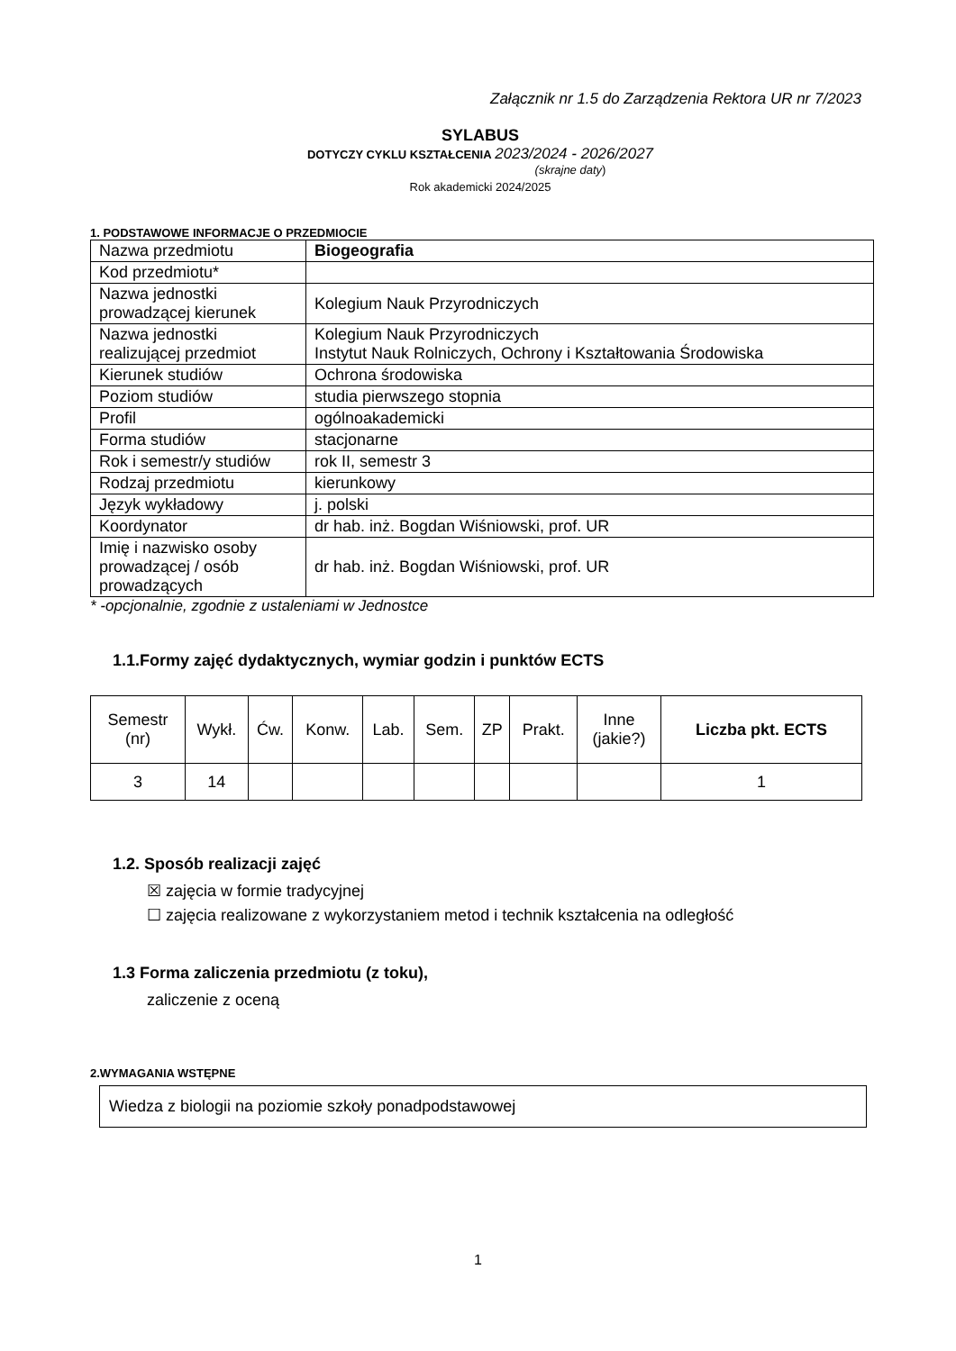Załącznik nr 1.5 do Zarządzenia Rektora UR nr 7/2023
SYLABUS
DOTYCZY CYKLU KSZTAŁCENIA 2023/2024 - 2026/2027
(skrajne daty)
Rok akademicki 2024/2025
1. PODSTAWOWE INFORMACJE O PRZEDMIOCIE
| Nazwa przedmiotu | Biogeografia |
| Kod przedmiotu* | |
| Nazwa jednostki prowadzącej kierunek | Kolegium Nauk Przyrodniczych |
| Nazwa jednostki realizującej przedmiot | Kolegium Nauk Przyrodniczych Instytut Nauk Rolniczych, Ochrony i Kształtowania Środowiska |
| Kierunek studiów | Ochrona środowiska |
| Poziom studiów | studia pierwszego stopnia |
| Profil | ogólnoakademicki |
| Forma studiów | stacjonarne |
| Rok i semestr/y studiów | rok II, semestr 3 |
| Rodzaj przedmiotu | kierunkowy |
| Język wykładowy | j. polski |
| Koordynator | dr hab. inż. Bogdan Wiśniowski, prof. UR |
| Imię i nazwisko osoby prowadzącej / osób prowadzących | dr hab. inż. Bogdan Wiśniowski, prof. UR |
* -opcjonalnie, zgodnie z ustaleniami w Jednostce
1.1.Formy zajęć dydaktycznych, wymiar godzin i punktów ECTS
| Semestr (nr) | Wykł. | Ćw. | Konw. | Lab. | Sem. | ZP | Prakt. | Inne (jakie?) | Liczba pkt. ECTS |
| --- | --- | --- | --- | --- | --- | --- | --- | --- | --- |
| 3 | 14 | | | | | | | | 1 |
1.2. Sposób realizacji zajęć
☒ zajęcia w formie tradycyjnej
☐ zajęcia realizowane z wykorzystaniem metod i technik kształcenia na odległość
1.3 Forma zaliczenia przedmiotu (z toku),
zaliczenie z oceną
2.WYMAGANIA WSTĘPNE
Wiedza z biologii na poziomie szkoły ponadpodstawowej
1